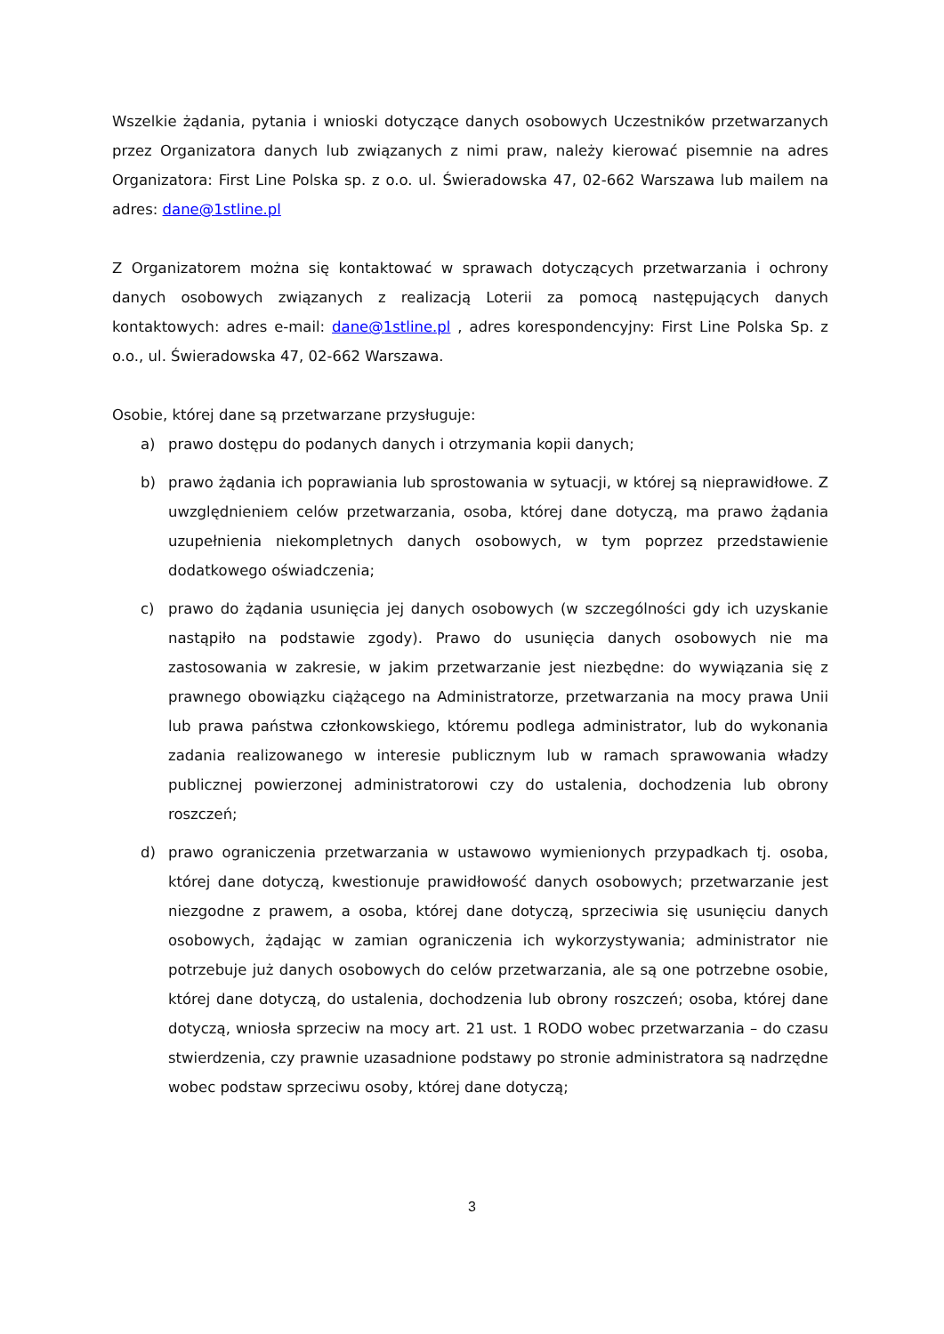Wszelkie żądania, pytania i wnioski dotyczące danych osobowych Uczestników przetwarzanych przez Organizatora danych lub związanych z nimi praw, należy kierować pisemnie na adres Organizatora: First Line Polska sp. z o.o. ul. Świeradowska 47, 02-662 Warszawa lub mailem na adres: dane@1stline.pl
Z Organizatorem można się kontaktować w sprawach dotyczących przetwarzania i ochrony danych osobowych związanych z realizacją Loterii za pomocą następujących danych kontaktowych: adres e-mail: dane@1stline.pl , adres korespondencyjny: First Line Polska Sp. z o.o., ul. Świeradowska 47, 02-662 Warszawa.
Osobie, której dane są przetwarzane przysługuje:
a) prawo dostępu do podanych danych i otrzymania kopii danych;
b) prawo żądania ich poprawiania lub sprostowania w sytuacji, w której są nieprawidłowe. Z uwzględnieniem celów przetwarzania, osoba, której dane dotyczą, ma prawo żądania uzupełnienia niekompletnych danych osobowych, w tym poprzez przedstawienie dodatkowego oświadczenia;
c) prawo do żądania usunięcia jej danych osobowych (w szczególności gdy ich uzyskanie nastąpiło na podstawie zgody). Prawo do usunięcia danych osobowych nie ma zastosowania w zakresie, w jakim przetwarzanie jest niezbędne: do wywiązania się z prawnego obowiązku ciążącego na Administratorze, przetwarzania na mocy prawa Unii lub prawa państwa członkowskiego, któremu podlega administrator, lub do wykonania zadania realizowanego w interesie publicznym lub w ramach sprawowania władzy publicznej powierzonej administratorowi czy do ustalenia, dochodzenia lub obrony roszczeń;
d) prawo ograniczenia przetwarzania w ustawowo wymienionych przypadkach tj. osoba, której dane dotyczą, kwestionuje prawidłowość danych osobowych; przetwarzanie jest niezgodne z prawem, a osoba, której dane dotyczą, sprzeciwia się usunięciu danych osobowych, żądając w zamian ograniczenia ich wykorzystywania; administrator nie potrzebuje już danych osobowych do celów przetwarzania, ale są one potrzebne osobie, której dane dotyczą, do ustalenia, dochodzenia lub obrony roszczeń; osoba, której dane dotyczą, wniosła sprzeciw na mocy art. 21 ust. 1 RODO wobec przetwarzania – do czasu stwierdzenia, czy prawnie uzasadnione podstawy po stronie administratora są nadrzędne wobec podstaw sprzeciwu osoby, której dane dotyczą;
3